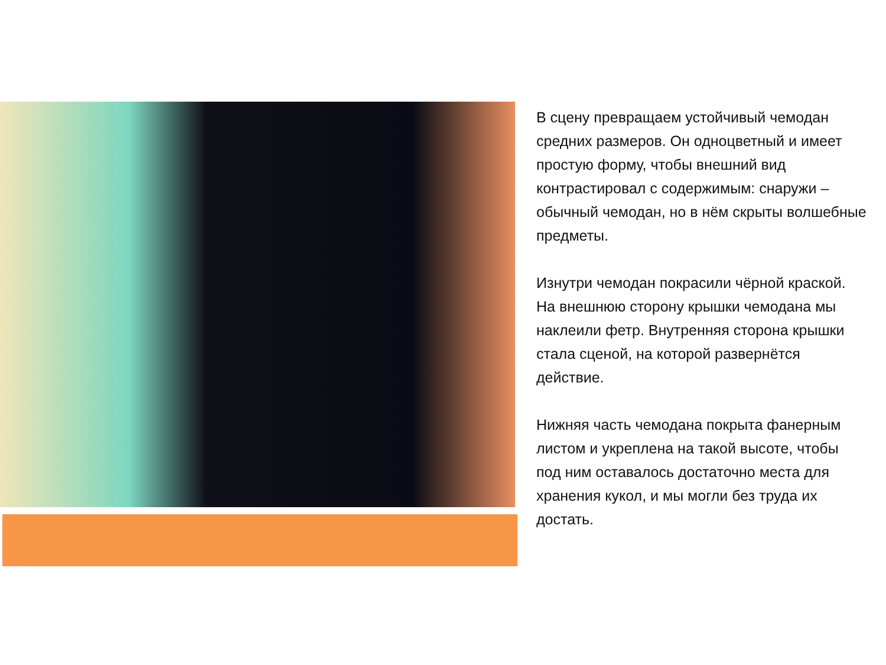В сцену превращаем устойчивый чемодан средних размеров. Он одноцветный и имеет простую форму, чтобы внешний вид контрастировал с содержимым: снаружи – обычный чемодан, но в нём скрыты волшебные предметы.
Изнутри чемодан покрасили чёрной краской. На внешнюю сторону крышки чемодана мы наклеили фетр. Внутренняя сторона крышки стала сценой, на которой развернётся действие.
Нижняя часть чемодана покрыта фанерным листом и укреплена на такой высоте, чтобы под ним оставалось достаточно места для хранения кукол, и мы могли без труда их достать.